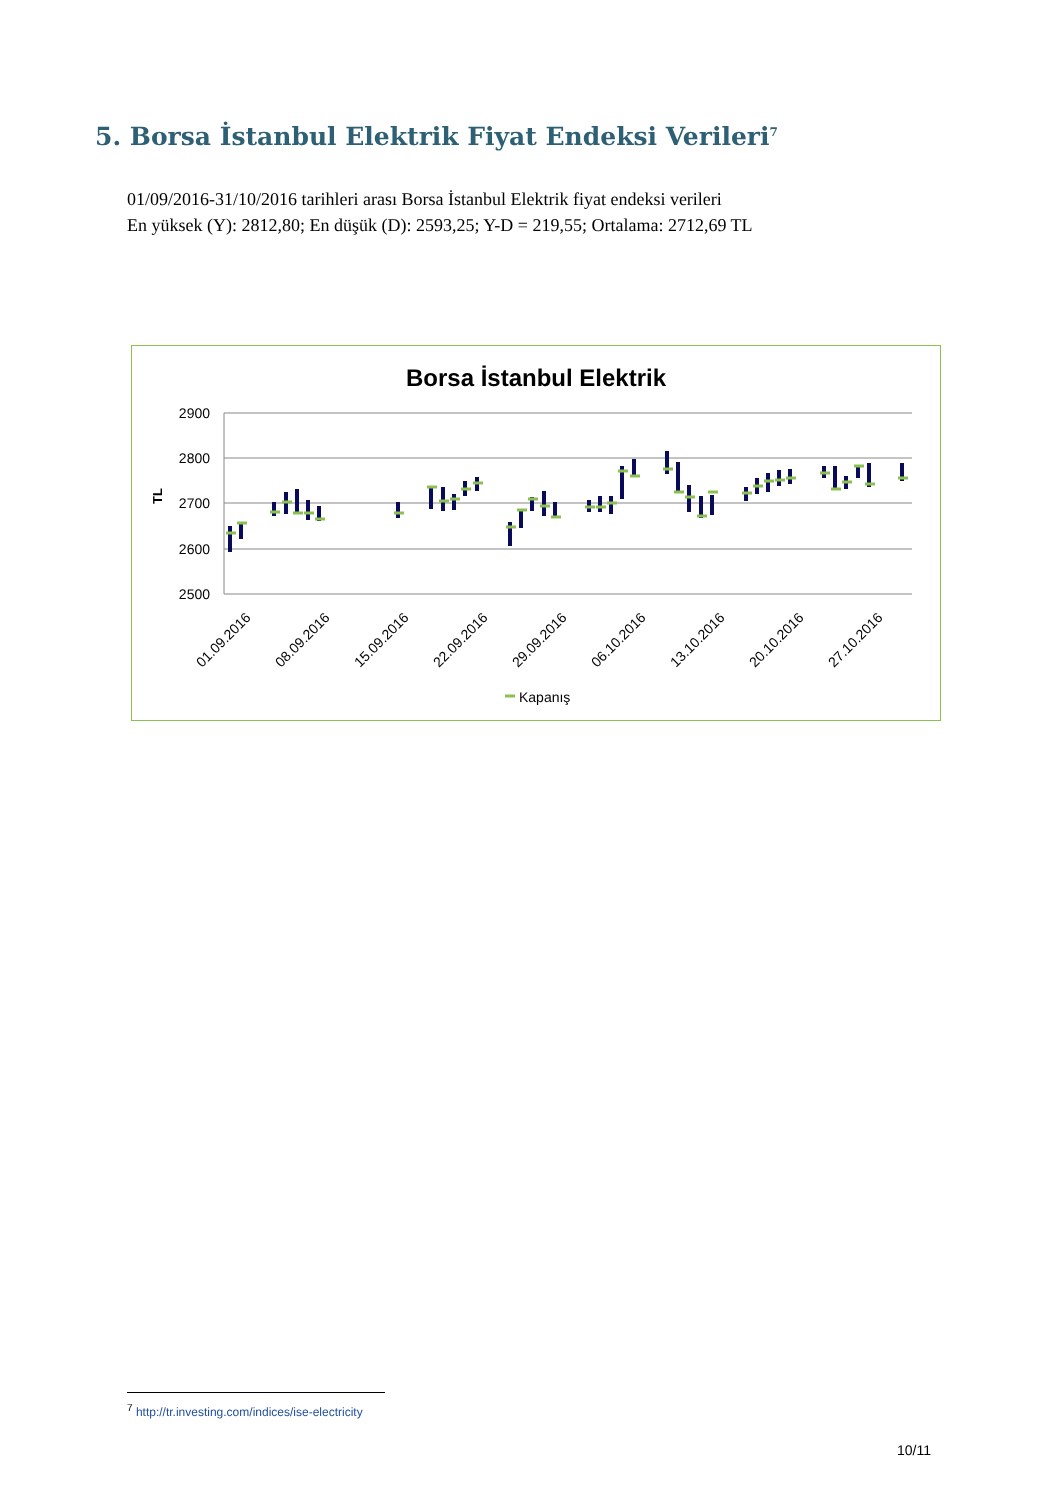5. Borsa İstanbul Elektrik Fiyat Endeksi Verileri<sup>7</sup>
01/09/2016-31/10/2016 tarihleri arası Borsa İstanbul Elektrik fiyat endeksi verileri
En yüksek (Y): 2812,80; En düşük (D): 2593,25; Y-D = 219,55; Ortalama: 2712,69 TL
Borsa İstanbul Elektrik
2900
2800
2700
2600
2500
TL
01.09.2016
08.09.2016
15.09.2016
22.09.2016
29.09.2016
06.10.2016
13.10.2016
20.10.2016
27.10.2016
Kapanış
<sup>7</sup> http://tr.investing.com/indices/ise-electricity
10/11